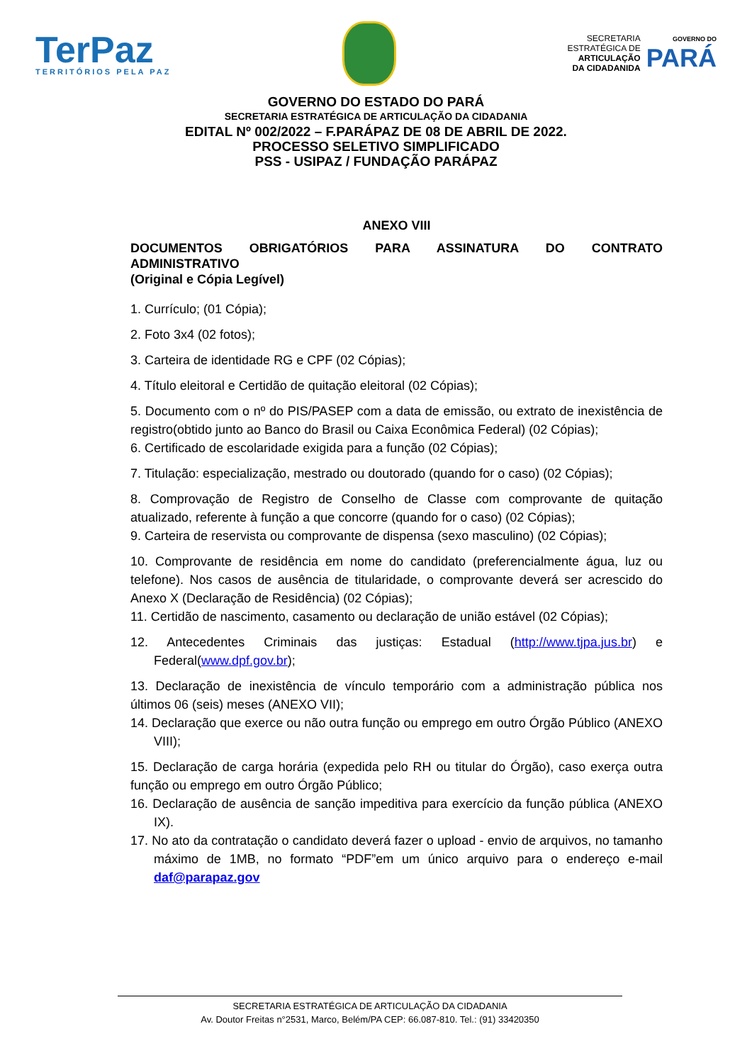TerPaz
TERRITÓRIOS PELA PAZ
SECRETARIA
ESTRATÉGICA DE
ARTICULAÇÃO
DA CIDADANIDA
GOVERNO DO
PARÁ
GOVERNO DO ESTADO DO PARÁ
SECRETARIA ESTRATÉGICA DE ARTICULAÇÃO DA CIDADANIA
EDITAL Nº 002/2022 – F.PARÁPAZ DE 08 DE ABRIL DE 2022.
PROCESSO SELETIVO SIMPLIFICADO
PSS - USIPAZ / FUNDAÇÃO PARÁPAZ
ANEXO VIII
DOCUMENTOS OBRIGATÓRIOS PARA ASSINATURA DO CONTRATO
ADMINISTRATIVO
(Original e Cópia Legível)
1. Currículo; (01 Cópia);
2. Foto 3x4 (02 fotos);
3. Carteira de identidade RG e CPF (02 Cópias);
4. Título eleitoral e Certidão de quitação eleitoral (02 Cópias);
5. Documento com o nº do PIS/PASEP com a data de emissão, ou extrato de inexistência de registro(obtido junto ao Banco do Brasil ou Caixa Econômica Federal) (02 Cópias);
6. Certificado de escolaridade exigida para a função (02 Cópias);
7. Titulação: especialização, mestrado ou doutorado (quando for o caso) (02 Cópias);
8. Comprovação de Registro de Conselho de Classe com comprovante de quitação atualizado, referente à função a que concorre (quando for o caso) (02 Cópias);
9. Carteira de reservista ou comprovante de dispensa (sexo masculino) (02 Cópias);
10. Comprovante de residência em nome do candidato (preferencialmente água, luz ou telefone). Nos casos de ausência de titularidade, o comprovante deverá ser acrescido do Anexo X (Declaração de Residência) (02 Cópias);
11. Certidão de nascimento, casamento ou declaração de união estável (02 Cópias);
12. Antecedentes Criminais das justiças: Estadual (http://www.tjpa.jus.br) e Federal(www.dpf.gov.br);
13. Declaração de inexistência de vínculo temporário com a administração pública nos últimos 06 (seis) meses (ANEXO VII);
14. Declaração que exerce ou não outra função ou emprego em outro Órgão Público (ANEXO VIII);
15. Declaração de carga horária (expedida pelo RH ou titular do Órgão), caso exerça outra função ou emprego em outro Órgão Público;
16. Declaração de ausência de sanção impeditiva para exercício da função pública (ANEXO IX).
17. No ato da contratação o candidato deverá fazer o upload - envio de arquivos, no tamanho máximo de 1MB, no formato “PDF”em um único arquivo para o endereço e-mail daf@parapaz.gov
SECRETARIA ESTRATÉGICA DE ARTICULAÇÃO DA CIDADANIA
Av. Doutor Freitas n°2531, Marco, Belém/PA CEP: 66.087-810. Tel.: (91) 33420350